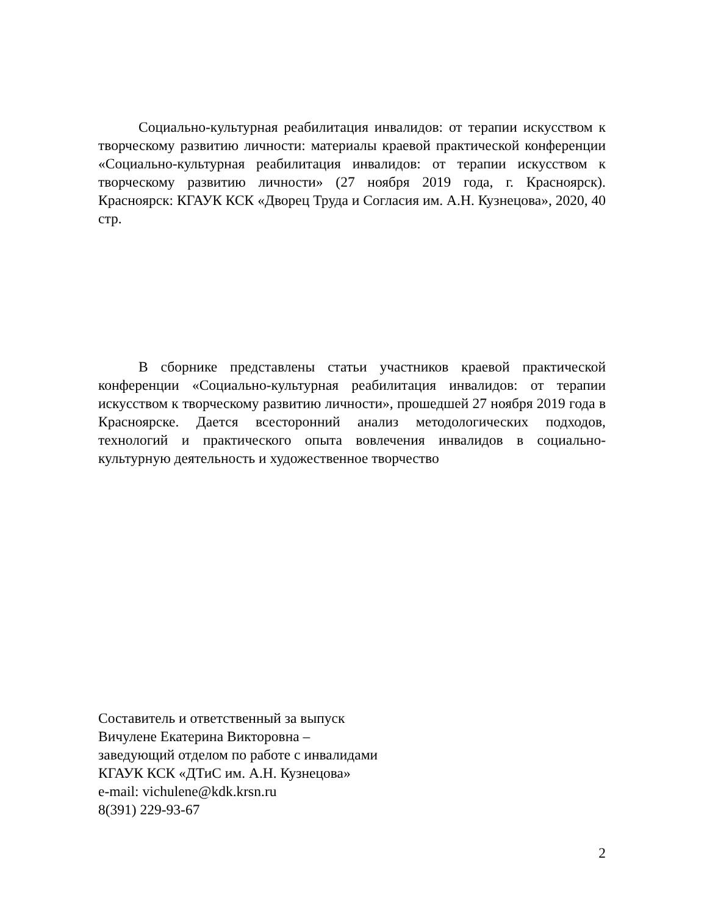Социально-культурная реабилитация инвалидов: от терапии искусством к творческому развитию личности: материалы краевой практической конференции «Социально-культурная реабилитация инвалидов: от терапии искусством к творческому развитию личности» (27 ноября 2019 года, г. Красноярск). Красноярск: КГАУК КСК «Дворец Труда и Согласия им. А.Н. Кузнецова», 2020, 40 стр.
В сборнике представлены статьи участников краевой практической конференции «Социально-культурная реабилитация инвалидов: от терапии искусством к творческому развитию личности», прошедшей 27 ноября 2019 года в Красноярске. Дается всесторонний анализ методологических подходов, технологий и практического опыта вовлечения инвалидов в социально-культурную деятельность и художественное творчество
Составитель и ответственный за выпуск
Вичулене Екатерина Викторовна –
заведующий отделом по работе с инвалидами
КГАУК КСК «ДТиС им. А.Н. Кузнецова»
e-mail: vichulene@kdk.krsn.ru
8(391) 229-93-67
2